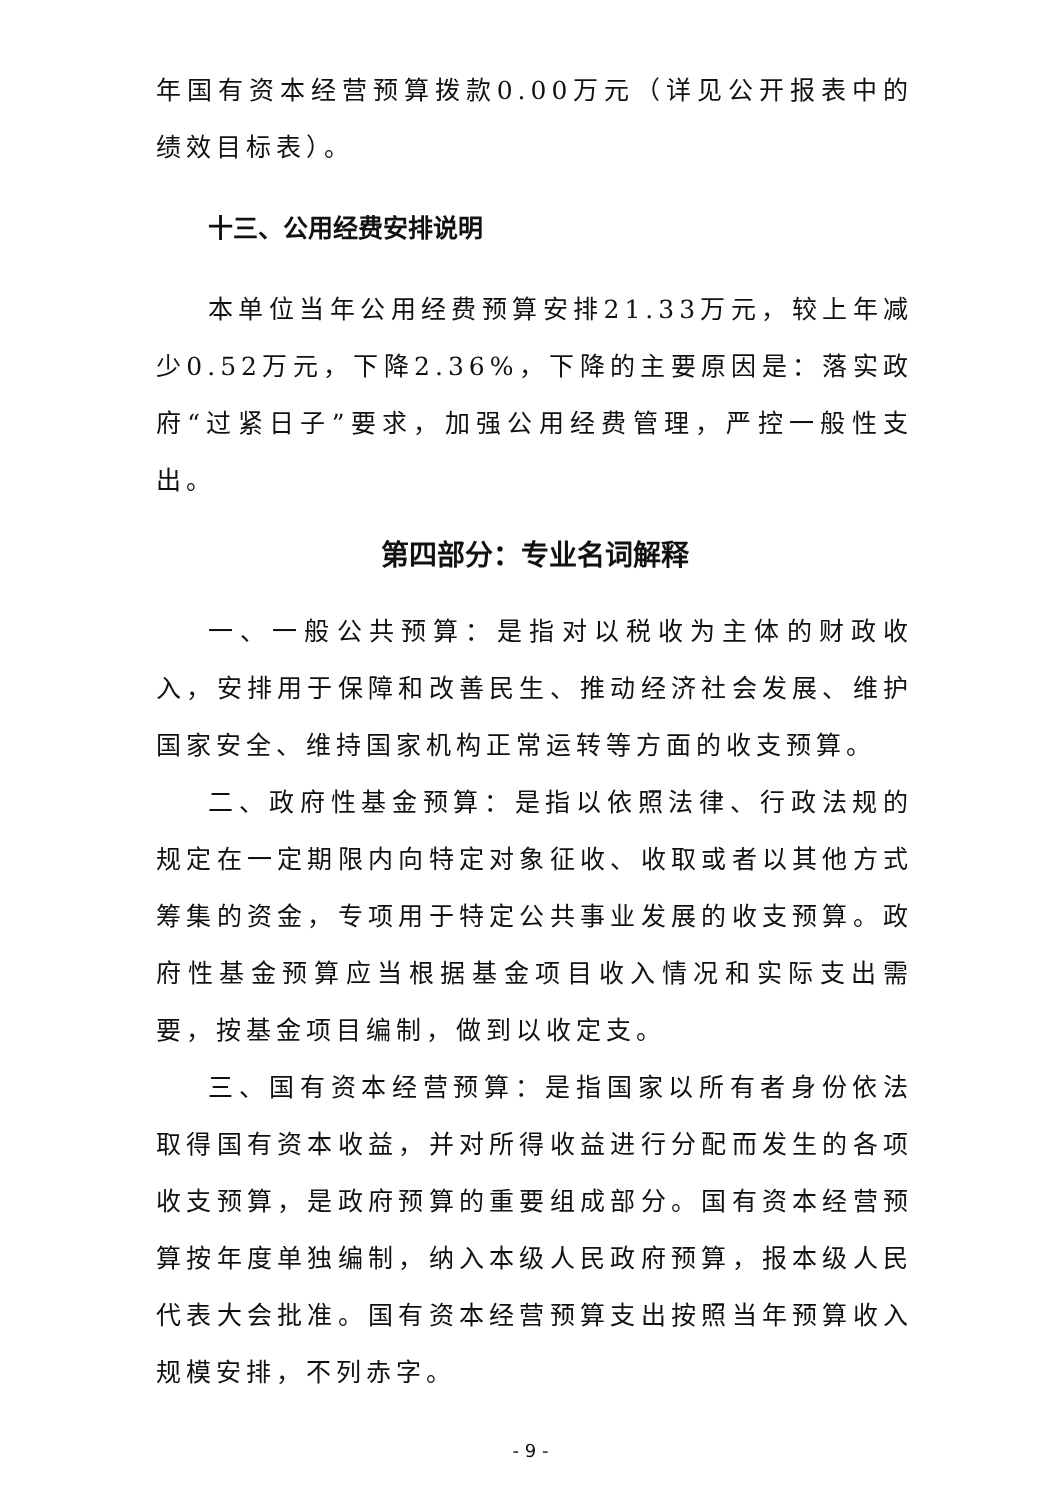年国有资本经营预算拨款0.00万元（详见公开报表中的绩效目标表）。
十三、公用经费安排说明
本单位当年公用经费预算安排21.33万元，较上年减少0.52万元，下降2.36%，下降的主要原因是：落实政府“过紧日子”要求，加强公用经费管理，严控一般性支出。
第四部分：专业名词解释
一、一般公共预算：是指对以税收为主体的财政收入，安排用于保障和改善民生、推动经济社会发展、维护国家安全、维持国家机构正常运转等方面的收支预算。
二、政府性基金预算：是指以依照法律、行政法规的规定在一定期限内向特定对象征收、收取或者以其他方式筹集的资金，专项用于特定公共事业发展的收支预算。政府性基金预算应当根据基金项目收入情况和实际支出需要，按基金项目编制，做到以收定支。
三、国有资本经营预算：是指国家以所有者身份依法取得国有资本收益，并对所得收益进行分配而发生的各项收支预算，是政府预算的重要组成部分。国有资本经营预算按年度单独编制，纳入本级人民政府预算，报本级人民代表大会批准。国有资本经营预算支出按照当年预算收入规模安排，不列赤字。
- 9 -